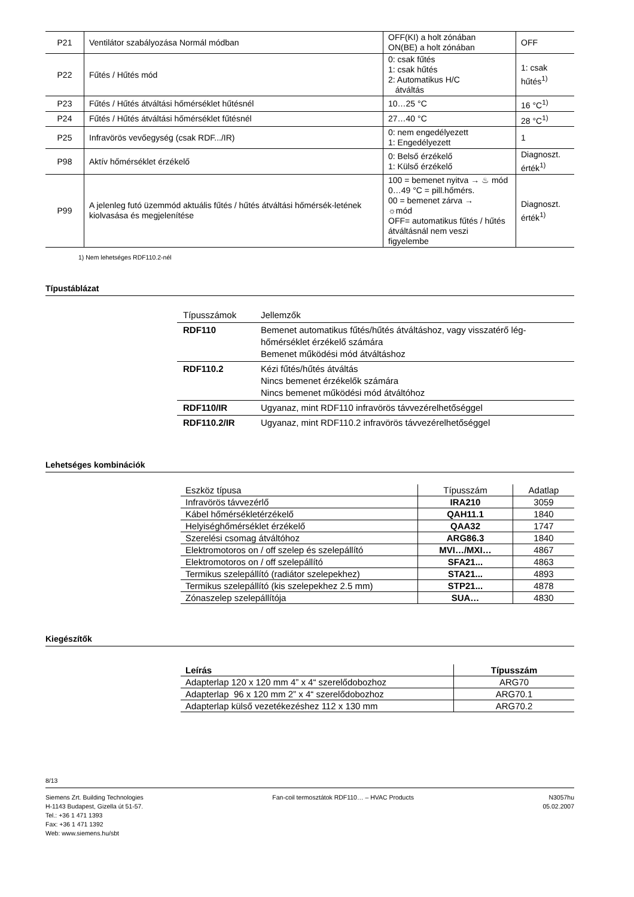| P21 | Ventilátor szabályozása Normál módban | OFF(KI) a holt zónában ON(BE) a holt zónában | OFF |
| P22 | Fűtés / Hűtés mód | 0: csak fűtés 1: csak hűtés 2: Automatikus H/C átváltás | 1: csak hűtés<sup>1)</sup> |
| P23 | Fűtés / Hűtés átváltási hőmérséklet hűtésnél | 10…25 °C | 16 °C<sup>1)</sup> |
| P24 | Fűtés / Hűtés átváltási hőmérséklet fűtésnél | 27…40 °C | 28 °C<sup>1)</sup> |
| P25 | Infravörös vevőegység (csak RDF.../IR) | 0: nem engedélyezett 1: Engedélyezett | 1 |
| P98 | Aktív hőmérséklet érzékelő | 0: Belső érzékelő 1: Külső érzékelő | Diagnoszt. érték<sup>1)</sup> |
| P99 | A jelenleg futó üzemmód aktuális fűtés / hűtés átváltási hőmérsék-letének kiolvasása és megjelenítése | 100 = bemenet nyitva → ♨ mód 0…49 °C = pill.hőmérs. 00 = bemenet zárva → ☼mód OFF= automatikus fűtés / hűtés átváltásnál nem veszi figyelembe | Diagnoszt. érték<sup>1)</sup> |
1) Nem lehetséges RDF110.2-nél
Típustáblázat
| Típusszámok | Jellemzők |
| RDF110 | Bemenet automatikus fűtés/hűtés átváltáshoz, vagy visszatérő lég-hőmérséklet érzékelő számára Bemenet működési mód átváltáshoz |
| RDF110.2 | Kézi fűtés/hűtés átváltás Nincs bemenet érzékelők számára Nincs bemenet működési mód átváltóhoz |
| RDF110/IR | Ugyanaz, mint RDF110 infravörös távvezérelhetőséggel |
| RDF110.2/IR | Ugyanaz, mint RDF110.2 infravörös távvezérelhetőséggel |
Lehetséges kombinációk
| Eszköz típusa | Típusszám | Adatlap |
| Infravörös távvezérlő | IRA210 | 3059 |
| Kábel hőmérsékletérzékelő | QAH11.1 | 1840 |
| Helyiséghőmérséklet érzékelő | QAA32 | 1747 |
| Szerelési csomag átváltóhoz | ARG86.3 | 1840 |
| Elektromotoros on / off szelep és szelepállító | MVI…/MXI… | 4867 |
| Elektromotoros on / off szelepállító | SFA21... | 4863 |
| Termikus szelepállító (radiátor szelepekhez) | STA21... | 4893 |
| Termikus szelepállító (kis szelepekhez 2.5 mm) | STP21... | 4878 |
| Zónaszelep szelepállítója | SUA… | 4830 |
Kiegészítők
| Leírás | Típusszám |
| Adapterlap 120 x 120 mm 4” x 4“ szerelődobozhoz | ARG70 |
| Adapterlap 96 x 120 mm 2” x 4“ szerelődobozhoz | ARG70.1 |
| Adapterlap külső vezetékezéshez 112 x 130 mm | ARG70.2 |
8/13
Siemens Zrt. Building Technologies
H-1143 Budapest, Gizella út 51-57.
Tel.: +36 1 471 1393
Fax: +36 1 471 1392
Web: www.siemens.hu/sbt
Fan-coil termosztátok RDF110… – HVAC Products
N3057hu
05.02.2007